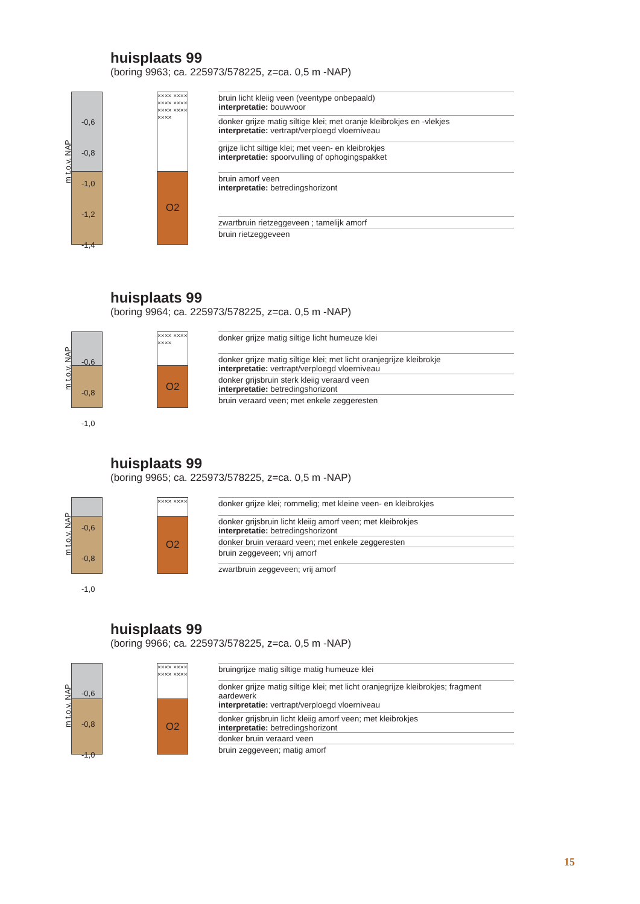huisplaats 99
(boring 9963; ca. 225973/578225, z=ca. 0,5 m -NAP)
m t.o.v. NAP
×××× ×××× ×××× ×××× ×××× ×××× ××××
O2
bruin licht kleiig veen (veentype onbepaald)
interpretatie: bouwvoor
donker grijze matig siltige klei; met oranje kleibrokjes en -vlekjes
interpretatie: vertrapt/verploegd vloerniveau
grijze licht siltige klei; met veen- en kleibrokjes
interpretatie: spoorvulling of ophogingspakket
bruin amorf veen
interpretatie: betredingshorizont
zwartbruin rietzeggeveen ; tamelijk amorf
bruin rietzeggeveen
-0,6
-0,8
-1,0
-1,2
-1,4
huisplaats 99
(boring 9964; ca. 225973/578225, z=ca. 0,5 m -NAP)
m t.o.v. NAP
×××× ×××× ××××
O2
donker grijze matig siltige licht humeuze klei
donker grijze matig siltige klei; met licht oranjegrijze kleibrokje
interpretatie: vertrapt/verploegd vloerniveau
donker grijsbruin sterk kleiig veraard veen
interpretatie: betredingshorizont
bruin veraard veen; met enkele zeggeresten
-0,6
-0,8
-1,0
huisplaats 99
(boring 9965; ca. 225973/578225, z=ca. 0,5 m -NAP)
m t.o.v. NAP
×××× ××××
O2
donker grijze klei; rommelig; met kleine veen- en kleibrokjes
donker grijsbruin licht kleiig amorf veen; met kleibrokjes
interpretatie: betredingshorizont
donker bruin veraard veen; met enkele zeggeresten
bruin zeggeveen; vrij amorf
zwartbruin zeggeveen; vrij amorf
-0,6
-0,8
-1,0
huisplaats 99
(boring 9966; ca. 225973/578225, z=ca. 0,5 m -NAP)
m t.o.v. NAP
×××× ×××× ×××× ××××
O2
bruingrijze matig siltige matig humeuze klei
donker grijze matig siltige klei; met licht oranjegrijze kleibrokjes; fragment aardewerk
interpretatie: vertrapt/verploegd vloerniveau
donker grijsbruin licht kleiig amorf veen; met kleibrokjes
interpretatie: betredingshorizont
donker bruin veraard veen
bruin zeggeveen; matig amorf
-0,6
-0,8
-1,0
15